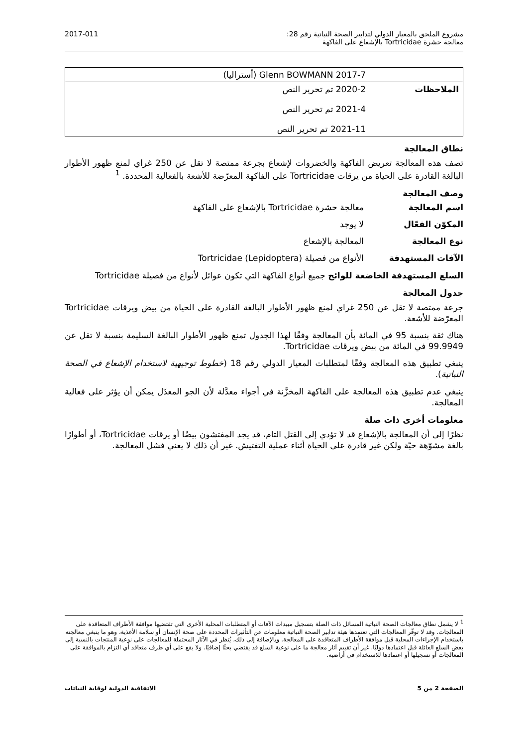مشروع الملحق بالمعيار الدولي لتدابير الصحة النباتية رقم 28:
معالجة حشرة Tortricidae بالإشعاع على الفاكهة
2017-011
| | Glenn BOWMANN 2017-7 (أستراليا) |
| الملاحظات | 2020-2 تم تحرير النص 2021-4 تم تحرير النص 2021-11 تم تحرير النص |
نطاق المعالجة
تصف هذه المعالجة تعريض الفاكهة والخضروات لإشعاع بجرعة ممتصة لا تقل عن 250 غراي لمنع ظهور الأطوار البالغة القادرة على الحياة من يرقات Tortricidae على الفاكهة المعرّضة للأشعة بالفعالية المحددة. <sup>1</sup>
وصف المعالجة
اسم المعالجة معالجة حشرة Tortricidae بالإشعاع على الفاكهة
المكوّن الفعّال لا يوجد
نوع المعالجة المعالجة بالإشعاع
الآفات المستهدفة الأنواع من فصيلة Tortricidae (Lepidoptera)
السلع المستهدفة الخاضعة للوائح جميع أنواع الفاكهة التي تكون عوائل لأنواع من فصيلة Tortricidae
جدول المعالجة
جرعة ممتصة لا تقل عن 250 غراي لمنع ظهور الأطوار البالغة القادرة على الحياة من بيض ويرقات Tortricidae المعرّضة للأشعة.
هناك ثقة بنسبة 95 في المائة بأن المعالجة وفقًا لهذا الجدول تمنع ظهور الأطوار البالغة السليمة بنسبة لا تقل عن 99.9949 في المائة من بيض ويرقات Tortricidae.
ينبغي تطبيق هذه المعالجة وفقًا لمتطلبات المعيار الدولي رقم 18 (خطوط توجيهية لاستخدام الإشعاع في الصحة النباتية).
ينبغي عدم تطبيق هذه المعالجة على الفاكهة المخزَّنة في أجواء معدَّلة لأن الجو المعدّل يمكن أن يؤثر على فعالية المعالجة.
معلومات أخرى ذات صلة
نظرًا إلى أن المعالجة بالإشعاع قد لا تؤدي إلى القتل التام، قد يجد المفتشون بيضًا أو يرقات Tortricidae، أو أطوارًا بالغة مشوّهة حيّة ولكن غير قادرة على الحياة أثناء عملية التفتيش. غير أن ذلك لا يعني فشل المعالجة.
<sup>1</sup> لا يشمل نطاق معالجات الصحة النباتية المسائل ذات الصلة بتسجيل مبيدات الآفات أو المتطلبات المحلية الأخرى التي تقتضيها موافقة الأطراف المتعاقدة على المعالجات. وقد لا توفّر المعالجات التي تعتمدها هيئة تدابير الصحة النباتية معلومات عن التأثيرات المحددة على صحة الإنسان أو سلامة الأغذية، وهو ما ينبغي معالجته باستخدام الإجراءات المحلية قبل موافقة الأطراف المتعاقدة على المعالجة. وبالإضافة إلى ذلك، يُنظر في الآثار المحتملة للمعالجات على نوعية المنتجات بالنسبة إلى بعض السلع العائلة قبل اعتمادها دوليًا. غير أن تقييم آثار معالجة ما على نوعية السلع قد يقتضي بحثًا إضافيًا. ولا يقع على أي طرف متعاقد أي التزام بالموافقة على المعالجات أو تسجيلها أو اعتمادها للاستخدام في أراضيه.
الصفحة 2 من 5 الاتفاقية الدولية لوقاية النباتات